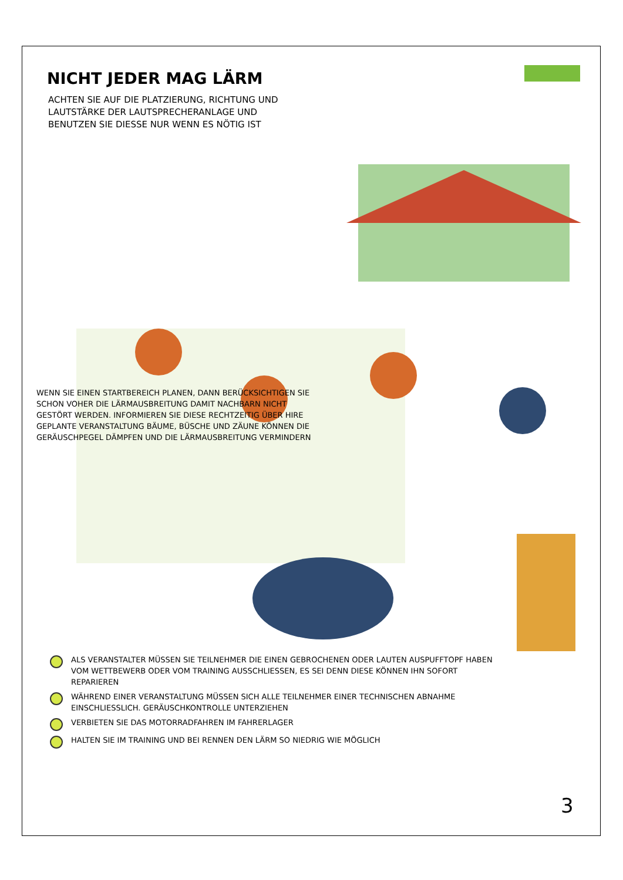NICHT JEDER MAG LÄRM
ACHTEN SIE AUF DIE PLATZIERUNG, RICHTUNG UND LAUTSTÄRKE DER LAUTSPRECHERANLAGE UND BENUTZEN SIE DIESSE NUR WENN ES NÖTIG IST
WENN SIE EINEN STARTBEREICH PLANEN, DANN BERÜCKSICHTIGEN SIE SCHON VOHER DIE LÄRMAUSBREITUNG DAMIT NACHBARN NICHT GESTÖRT WERDEN. INFORMIEREN SIE DIESE RECHTZEITIG ÜBER HIRE GEPLANTE VERANSTALTUNG BÄUME, BÜSCHE UND ZÄUNE KÖNNEN DIE GERÄUSCHPEGEL DÄMPFEN UND DIE LÄRMAUSBREITUNG VERMINDERN
ALS VERANSTALTER MÜSSEN SIE TEILNEHMER DIE EINEN GEBROCHENEN ODER LAUTEN AUSPUFFTOPF HABEN VOM WETTBEWERB ODER VOM TRAINING AUSSCHLIESSEN, ES SEI DENN DIESE KÖNNEN IHN SOFORT REPARIEREN
WÄHREND EINER VERANSTALTUNG MÜSSEN SICH ALLE TEILNEHMER EINER TECHNISCHEN ABNAHME EINSCHLIESSLICH. GERÄUSCHKONTROLLE UNTERZIEHEN
VERBIETEN SIE DAS MOTORRADFAHREN IM FAHRERLAGER
HALTEN SIE IM TRAINING UND BEI RENNEN DEN LÄRM SO NIEDRIG WIE MÖGLICH
3